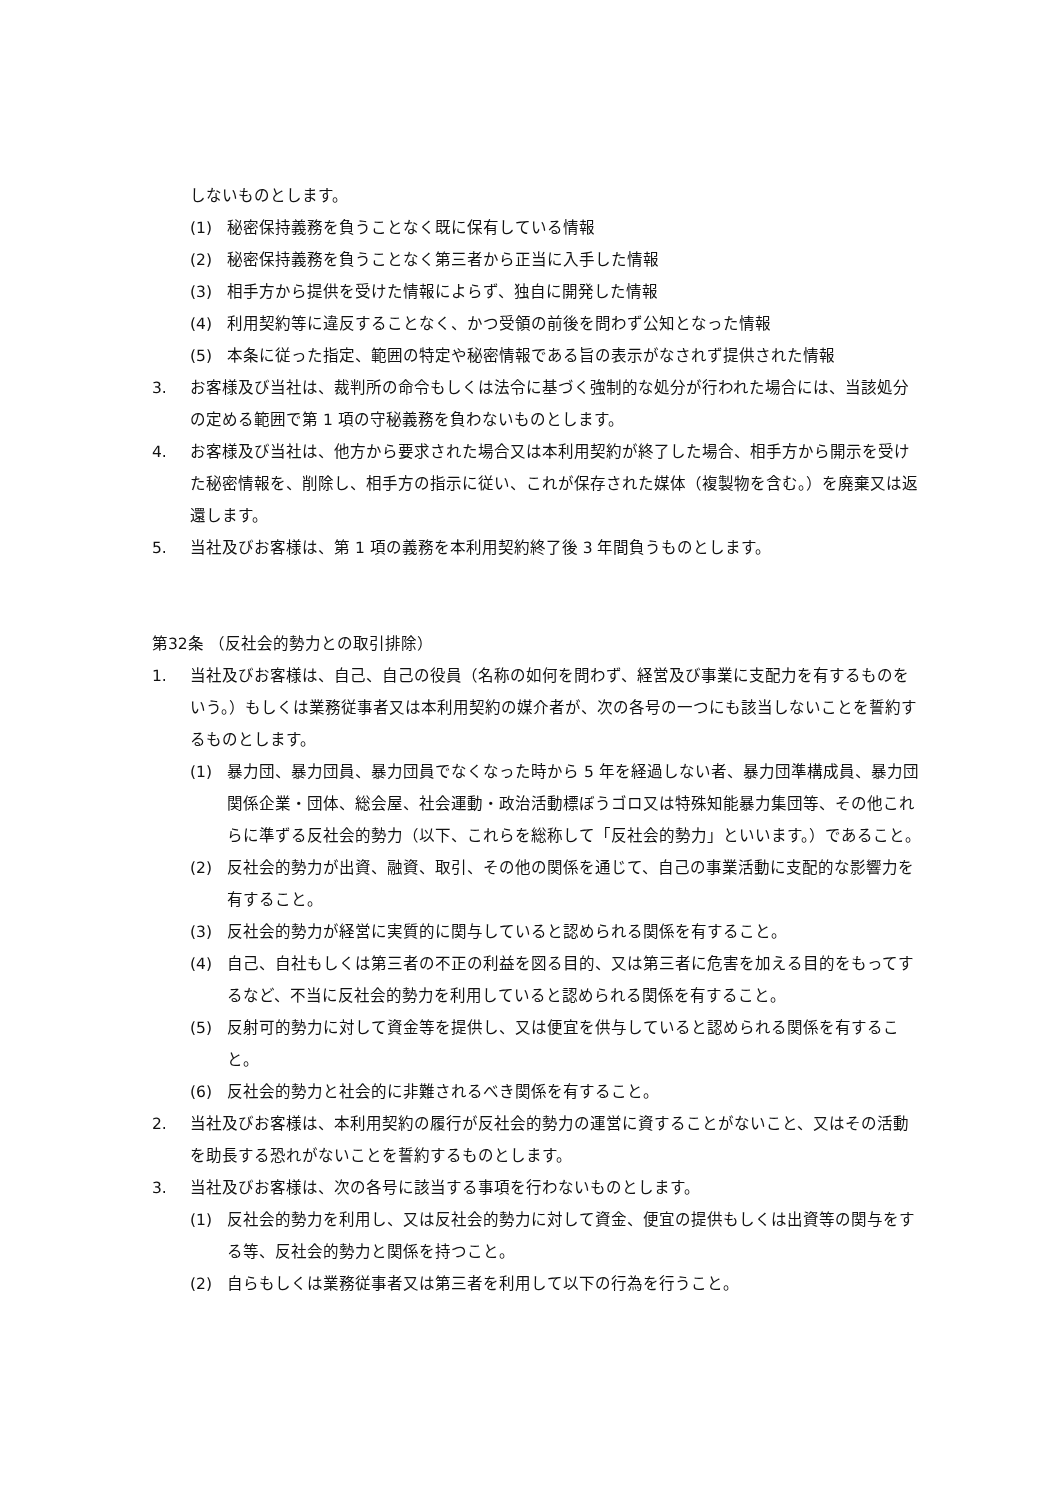しないものとします。
(1) 秘密保持義務を負うことなく既に保有している情報
(2) 秘密保持義務を負うことなく第三者から正当に入手した情報
(3) 相手方から提供を受けた情報によらず、独自に開発した情報
(4) 利用契約等に違反することなく、かつ受領の前後を問わず公知となった情報
(5) 本条に従った指定、範囲の特定や秘密情報である旨の表示がなされず提供された情報
3. お客様及び当社は、裁判所の命令もしくは法令に基づく強制的な処分が行われた場合には、当該処分の定める範囲で第 1 項の守秘義務を負わないものとします。
4. お客様及び当社は、他方から要求された場合又は本利用契約が終了した場合、相手方から開示を受けた秘密情報を、削除し、相手方の指示に従い、これが保存された媒体（複製物を含む。）を廃棄又は返還します。
5. 当社及びお客様は、第 1 項の義務を本利用契約終了後 3 年間負うものとします。
第32条 （反社会的勢力との取引排除）
1. 当社及びお客様は、自己、自己の役員（名称の如何を問わず、経営及び事業に支配力を有するものをいう。）もしくは業務従事者又は本利用契約の媒介者が、次の各号の一つにも該当しないことを誓約するものとします。
(1) 暴力団、暴力団員、暴力団員でなくなった時から 5 年を経過しない者、暴力団準構成員、暴力団関係企業・団体、総会屋、社会運動・政治活動標ぼうゴロ又は特殊知能暴力集団等、その他これらに準ずる反社会的勢力（以下、これらを総称して「反社会的勢力」といいます。）であること。
(2) 反社会的勢力が出資、融資、取引、その他の関係を通じて、自己の事業活動に支配的な影響力を有すること。
(3) 反社会的勢力が経営に実質的に関与していると認められる関係を有すること。
(4) 自己、自社もしくは第三者の不正の利益を図る目的、又は第三者に危害を加える目的をもってするなど、不当に反社会的勢力を利用していると認められる関係を有すること。
(5) 反射可的勢力に対して資金等を提供し、又は便宜を供与していると認められる関係を有すること。
(6) 反社会的勢力と社会的に非難されるべき関係を有すること。
2. 当社及びお客様は、本利用契約の履行が反社会的勢力の運営に資することがないこと、又はその活動を助長する恐れがないことを誓約するものとします。
3. 当社及びお客様は、次の各号に該当する事項を行わないものとします。
(1) 反社会的勢力を利用し、又は反社会的勢力に対して資金、便宜の提供もしくは出資等の関与をする等、反社会的勢力と関係を持つこと。
(2) 自らもしくは業務従事者又は第三者を利用して以下の行為を行うこと。